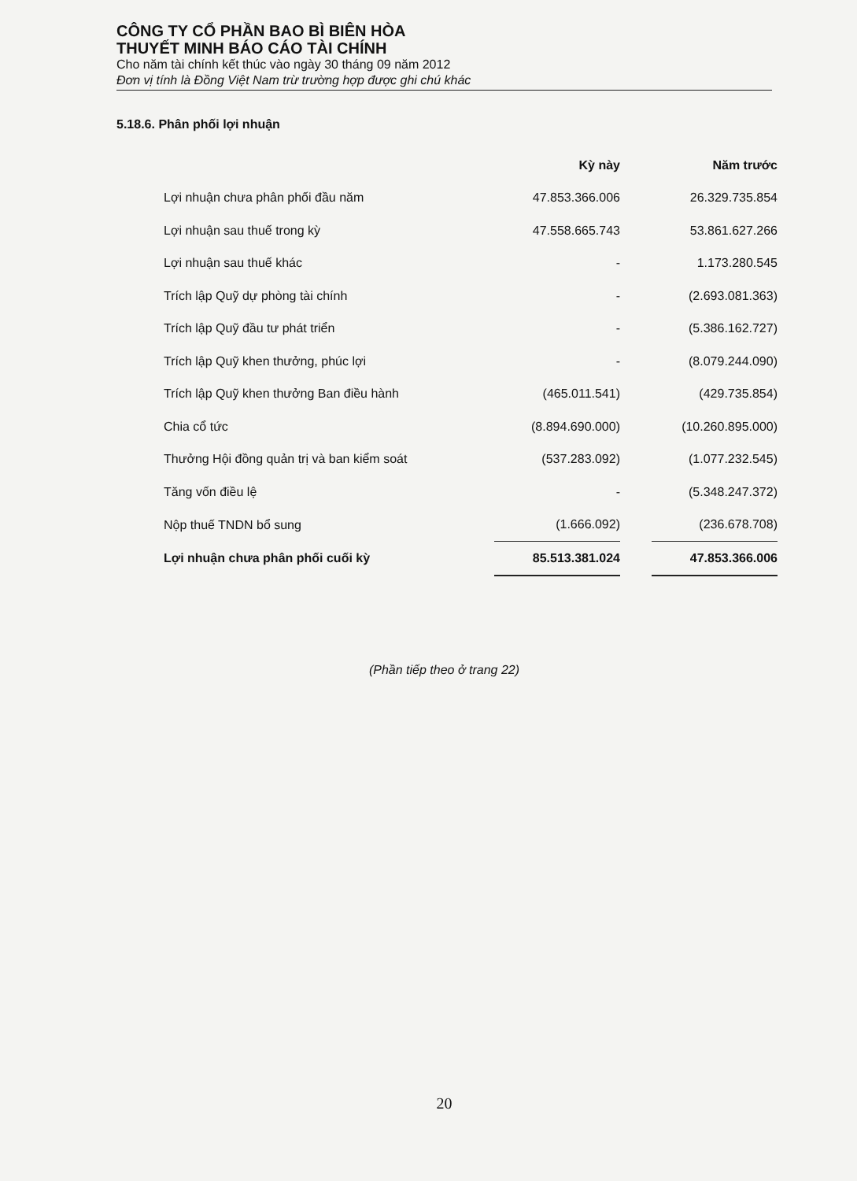CÔNG TY CỔ PHẦN BAO BÌ BIÊN HÒA
THUYẾT MINH BÁO CÁO TÀI CHÍNH
Cho năm tài chính kết thúc vào ngày 30 tháng 09 năm 2012
Đơn vị tính là Đồng Việt Nam trừ trường hợp được ghi chú khác
5.18.6. Phân phối lợi nhuận
| | Kỳ này | | Năm trước |
| --- | --- | --- | --- |
| Lợi nhuận chưa phân phối đầu năm | 47.853.366.006 | | 26.329.735.854 |
| Lợi nhuận sau thuế trong kỳ | 47.558.665.743 | | 53.861.627.266 |
| Lợi nhuận sau thuế khác | - | | 1.173.280.545 |
| Trích lập Quỹ dự phòng tài chính | - | | (2.693.081.363) |
| Trích lập Quỹ đầu tư phát triển | - | | (5.386.162.727) |
| Trích lập Quỹ khen thưởng, phúc lợi | - | | (8.079.244.090) |
| Trích lập Quỹ khen thưởng Ban điều hành | (465.011.541) | | (429.735.854) |
| Chia cổ tức | (8.894.690.000) | | (10.260.895.000) |
| Thưởng Hội đồng quản trị và ban kiểm soát | (537.283.092) | | (1.077.232.545) |
| Tăng vốn điều lệ | - | | (5.348.247.372) |
| Nộp thuế TNDN bổ sung | (1.666.092) | | (236.678.708) |
| Lợi nhuận chưa phân phối cuối kỳ | 85.513.381.024 | | 47.853.366.006 |
(Phần tiếp theo ở trang 22)
20